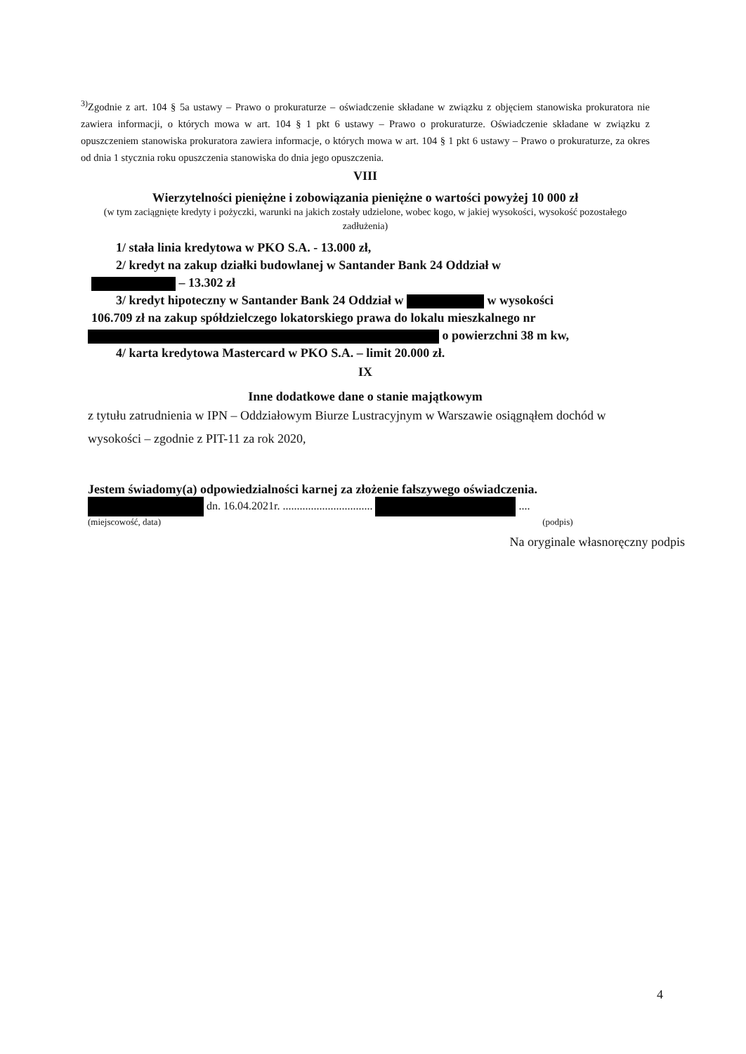<sup>3)</sup> Zgodnie z art. 104 § 5a ustawy – Prawo o prokuraturze – oświadczenie składane w związku z objęciem stanowiska prokuratora nie zawiera informacji, o których mowa w art. 104 § 1 pkt 6 ustawy – Prawo o prokuraturze. Oświadczenie składane w związku z opuszczeniem stanowiska prokuratora zawiera informacje, o których mowa w art. 104 § 1 pkt 6 ustawy – Prawo o prokuraturze, za okres od dnia 1 stycznia roku opuszczenia stanowiska do dnia jego opuszczenia.
VIII
Wierzytelności pieniężne i zobowiązania pieniężne o wartości powyżej 10 000 zł
(w tym zaciągnięte kredyty i pożyczki, warunki na jakich zostały udzielone, wobec kogo, w jakiej wysokości, wysokość pozostałego zadłużenia)
1/ stała linia kredytowa w PKO S.A. - 13.000 zł,
2/ kredyt na zakup działki budowlanej w Santander Bank 24 Oddział w
– 13.302 zł
3/ kredyt hipoteczny w Santander Bank 24 Oddział w w wysokości
106.709 zł na zakup spółdzielczego lokatorskiego prawa do lokalu mieszkalnego nr
o powierzchni 38 m kw,
4/ karta kredytowa Mastercard w PKO S.A. – limit 20.000 zł.
IX
Inne dodatkowe dane o stanie majątkowym
z tytułu zatrudnienia w IPN – Oddziałowym Biurze Lustracyjnym w Warszawie osiągnąłem dochód w wysokości – zgodnie z PIT-11 za rok 2020,
Jestem świadomy(a) odpowiedzialności karnej za złożenie fałszywego oświadczenia.
dn. 16.04.2021r. ................................ ....
(miejscowość, data) (podpis)
Na oryginale własnoręczny podpis
4